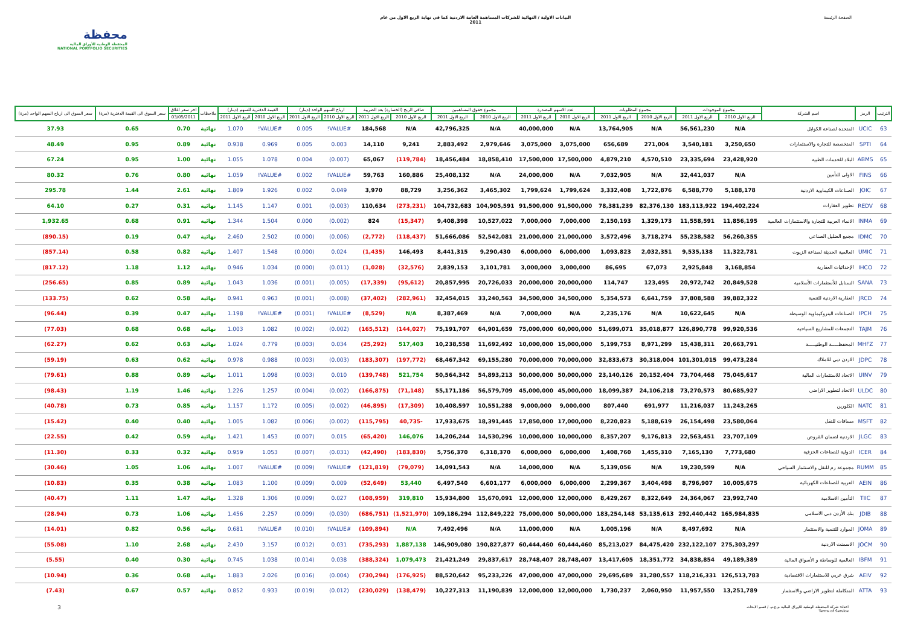محفظة
المحفظة الوطنية للأوراق المالية
NATIONAL PORTFOLIO SECURITIES
البيانات الاولية / النهائية للشركات المساهمة العامة الاردنية كما في نهاية الربع الاول من عام
2011
الصفحة الرئيسة
| الترتيب | الرمز | اسم الشركة | مجموع الموجودات | | مجموع المطلوبات | | عدد الاسهم المصدرة | | مجموع حقوق المساهمين | | صافي الربح (الخسارة) بعد الضريبة | | ارباح السهم الواحد (دينار) | | القيمة الدفترية للسهم (دينار) | | ملاحظات | اخر سعر اغلاق | سعر السوق الى القيمة الدفترية (مرة) | سعر السوق الى ارباح السهم الواحد (مرة) |
| --- | --- | --- | --- | --- | --- | --- | --- | --- | --- | --- | --- | --- | --- | --- | --- | --- | --- | --- | --- | --- |
| | | | الربع الاول 2010 | الربع الاول 2011 | الربع الاول 2010 | الربع الاول 2011 | الربع الاول 2010 | الربع الاول 2011 | الربع الاول 2010 | الربع الاول 2011 | الربع الاول 2010 | الربع الاول 2011 | الربع الاول 2010 | الربع الاول 2011 | الربع الاول 2010 | الربع الاول 2011 | | 03/05/2011 | | |
| 63 | UCIC | المتحدة لصناعة الكوابل | N/A | 56,561,230 | N/A | 13,764,905 | N/A | 40,000,000 | N/A | 42,796,325 | N/A | 184,568 | #VALUE! | 0.005 | #VALUE! | 1.070 | نهائية | 0.70 | 0.65 | 37.93 |
| 64 | SPTI | المتخصصة للتجارة والاستثمارات | 3,250,650 | 3,540,181 | 271,004 | 656,689 | 3,075,000 | 3,075,000 | 2,979,646 | 2,883,492 | 9,241 | 14,110 | 0.003 | 0.005 | 0.969 | 0.938 | نهائية | 0.89 | 0.95 | 48.49 |
| 65 | ABMS | البلاد للخدمات الطبية | 23,428,920 | 23,335,694 | 4,570,510 | 4,879,210 | 17,500,000 | 17,500,000 | 18,858,410 | 18,456,484 | (119,784) | 65,067 | (0.007) | 0.004 | 1.078 | 1.055 | نهائية | 1.00 | 0.95 | 67.24 |
| 66 | FINS | الاولى للتأمين | N/A | 32,441,037 | N/A | 7,032,905 | N/A | 24,000,000 | N/A | 25,408,132 | 160,886 | 59,763 | #VALUE! | 0.002 | #VALUE! | 1.059 | نهائية | 0.80 | 0.76 | 80.32 |
| 67 | JOIC | الصناعات الكيماوية الاردنية | 5,188,178 | 6,588,770 | 1,722,876 | 3,332,408 | 1,799,624 | 1,799,624 | 3,465,302 | 3,256,362 | 88,729 | 3,970 | 0.049 | 0.002 | 1.926 | 1.809 | نهائية | 2.61 | 1.44 | 295.78 |
| 68 | REDV | تطوير العقارات | 194,402,224 | 183,113,922 | 82,376,130 | 78,381,239 | 91,500,000 | 91,500,000 | 104,905,591 | 104,732,683 | (273,231) | 110,634 | (0.003) | 0.001 | 1.147 | 1.145 | نهائية | 0.31 | 0.27 | 64.10 |
| 69 | INMA | الانماء العربية للتجارة والاستثمارات العالمية | 11,856,195 | 11,558,591 | 1,329,173 | 2,150,193 | 7,000,000 | 7,000,000 | 10,527,022 | 9,408,398 | (15,347) | 824 | (0.002) | 0.000 | 1.504 | 1.344 | نهائية | 0.91 | 0.68 | 1,932.65 |
| 70 | IDMC | مجمع الضليل الصناعي | 56,260,355 | 55,238,582 | 3,718,274 | 3,572,496 | 21,000,000 | 21,000,000 | 52,542,081 | 51,666,086 | (118,437) | (2,772) | (0.006) | (0.000) | 2.502 | 2.460 | نهائية | 0.47 | 0.19 | (890.15) |
| 71 | UMIC | العالمية الحديثة لصناعة الزيوت | 11,322,781 | 9,535,138 | 2,032,351 | 1,093,823 | 6,000,000 | 6,000,000 | 9,290,430 | 8,441,315 | 146,493 | (1,435) | 0.024 | (0.000) | 1.548 | 1.407 | نهائية | 0.82 | 0.58 | (857.14) |
| 72 | IHCO | الإحداثيات العقارية | 3,168,854 | 2,925,848 | 67,073 | 86,695 | 3,000,000 | 3,000,000 | 3,101,781 | 2,839,153 | (32,576) | (1,028) | (0.011) | (0.000) | 1.034 | 0.946 | نهائية | 1.12 | 1.18 | (817.12) |
| 73 | SANA | السنابل للأستثمارات الأسلامية | 20,849,528 | 20,972,742 | 123,495 | 114,747 | 20,000,000 | 20,000,000 | 20,726,033 | 20,857,995 | (95,612) | (17,339) | (0.005) | (0.001) | 1.036 | 1.043 | نهائية | 0.89 | 0.85 | (256.65) |
| 74 | JRCD | العقارية الاردنية للتنمية | 39,882,322 | 37,808,588 | 6,641,759 | 5,354,573 | 34,500,000 | 34,500,000 | 33,240,563 | 32,454,015 | (282,961) | (37,402) | (0.008) | (0.001) | 0.963 | 0.941 | نهائية | 0.58 | 0.62 | (133.75) |
| 75 | IPCH | الصناعات البتروكيماوية الوسيطة | N/A | 10,622,645 | N/A | 2,235,176 | N/A | 7,000,000 | N/A | 8,387,469 | N/A | (8,529) | #VALUE! | (0.001) | #VALUE! | 1.198 | نهائية | 0.47 | 0.39 | (96.44) |
| 76 | TAJM | التجمعات للمشاريع السياحية | 99,920,536 | 126,890,778 | 35,018,877 | 51,699,071 | 60,000,000 | 75,000,000 | 64,901,659 | 75,191,707 | (144,027) | (165,512) | (0.002) | (0.002) | 1.082 | 1.003 | نهائية | 0.68 | 0.68 | (77.03) |
| 77 | MHFZ | المحفظـــــة الوطنيـــــة | 20,663,791 | 15,438,311 | 8,971,299 | 5,199,753 | 15,000,000 | 10,000,000 | 11,692,492 | 10,238,558 | 517,403 | (25,292) | 0.034 | (0.003) | 0.779 | 1.024 | نهائية | 0.63 | 0.62 | (62.27) |
| 78 | JDPC | الاردن دبي للاملاك | 99,473,284 | 101,301,015 | 30,318,004 | 32,833,673 | 70,000,000 | 70,000,000 | 69,155,280 | 68,467,342 | (197,772) | (183,307) | (0.003) | (0.003) | 0.988 | 0.978 | نهائية | 0.62 | 0.63 | (59.19) |
| 79 | UINV | الاتحاد للاستثمارات المالية | 75,045,617 | 73,704,468 | 20,152,404 | 23,140,126 | 50,000,000 | 50,000,000 | 54,893,213 | 50,564,342 | 521,754 | (139,748) | 0.010 | (0.003) | 1.098 | 1.011 | نهائية | 0.89 | 0.88 | (79.61) |
| 80 | ULDC | الاتحاد لتطوير الاراضي | 80,685,927 | 73,270,573 | 24,106,218 | 18,099,387 | 45,000,000 | 45,000,000 | 56,579,709 | 55,171,186 | (71,148) | (166,875) | (0.002) | (0.004) | 1.257 | 1.226 | نهائية | 1.46 | 1.19 | (98.43) |
| 81 | NATC | الكلورين | 11,243,265 | 11,216,037 | 691,977 | 807,440 | 9,000,000 | 9,000,000 | 10,551,288 | 10,408,597 | (17,309) | (46,895) | (0.002) | (0.005) | 1.172 | 1.157 | نهائية | 0.85 | 0.73 | (40.78) |
| 82 | MSFT | مسافات للنقل | 23,580,064 | 26,154,498 | 5,188,619 | 8,220,823 | 17,000,000 | 17,850,000 | 18,391,445 | 17,933,675 | -40,735 | (115,795) | (0.002) | (0.006) | 1.082 | 1.005 | نهائية | 0.40 | 0.40 | (15.42) |
| 83 | JLGC | الاردنية لضمان القروض | 23,707,109 | 22,563,451 | 9,176,813 | 8,357,207 | 10,000,000 | 10,000,000 | 14,530,296 | 14,206,244 | 146,076 | (65,420) | 0.015 | (0.007) | 1.453 | 1.421 | نهائية | 0.59 | 0.42 | (22.55) |
| 84 | ICER | الدولية للصناعات الخزفية | 7,773,680 | 7,165,130 | 1,455,310 | 1,408,760 | 6,000,000 | 6,000,000 | 6,318,370 | 5,756,370 | (183,830) | (42,490) | (0.031) | (0.007) | 1.053 | 0.959 | نهائية | 0.32 | 0.33 | (11.30) |
| 85 | RUMM | مجموعة رم للنقل والاستثمار السياحي | N/A | 19,230,599 | N/A | 5,139,056 | N/A | 14,000,000 | N/A | 14,091,543 | (79,079) | (121,819) | #VALUE! | (0.009) | #VALUE! | 1.007 | نهائية | 1.06 | 1.05 | (30.46) |
| 86 | AEIN | العربية للصناعات الكهربائية | 10,005,675 | 8,796,907 | 3,404,498 | 2,299,367 | 6,000,000 | 6,000,000 | 6,601,177 | 6,497,540 | 53,440 | (52,649) | 0.009 | (0.009) | 1.100 | 1.083 | نهائية | 0.38 | 0.35 | (10.83) |
| 87 | TIIC | التأمين الاسلامية | 23,992,740 | 24,364,067 | 8,322,649 | 8,429,267 | 12,000,000 | 12,000,000 | 15,670,091 | 15,934,800 | 319,810 | (108,959) | 0.027 | (0.009) | 1.306 | 1.328 | نهائية | 1.47 | 1.11 | (40.47) |
| 88 | JDIB | بنك الأردن دبي الاسلامي | 165,984,835 | 292,440,442 | 53,135,613 | 183,254,148 | 50,000,000 | 75,000,000 | 112,849,222 | 109,186,294 | (1,521,970) | (686,751) | (0.030) | (0.009) | 2.257 | 1.456 | نهائية | 1.06 | 0.73 | (28.94) |
| 89 | JOMA | الموارد للتنمية والاستثمار | N/A | 8,497,692 | N/A | 1,005,196 | N/A | 11,000,000 | N/A | 7,492,496 | N/A | (109,894) | #VALUE! | (0.010) | #VALUE! | 0.681 | نهائية | 0.56 | 0.82 | (14.01) |
| 90 | JOCM | الاسمنت الاردنية | 275,303,297 | 232,122,107 | 84,475,420 | 85,213,027 | 60,444,460 | 60,444,460 | 190,827,877 | 146,909,080 | 1,887,138 | (735,293) | 0.031 | (0.012) | 3.157 | 2.430 | نهائية | 2.68 | 1.10 | (55.08) |
| 91 | IBFM | العالمية للوساطة و الأسواق المالية | 49,189,389 | 34,838,854 | 18,351,772 | 13,417,605 | 28,748,407 | 28,748,407 | 29,837,617 | 21,421,249 | 1,079,473 | (388,324) | 0.038 | (0.014) | 1.038 | 0.745 | نهائية | 0.30 | 0.40 | (5.55) |
| 92 | AEIV | شرق عربي للاستثمارات الاقتصادية | 126,513,783 | 118,216,331 | 31,280,557 | 29,695,689 | 47,000,000 | 47,000,000 | 95,233,226 | 88,520,642 | (176,925) | (730,294) | (0.004) | (0.016) | 2.026 | 1.883 | نهائية | 0.68 | 0.36 | (10.94) |
| 93 | ATTA | المتكاملة لتطوير الاراضي والاستثمار | 13,251,789 | 11,957,550 | 2,060,950 | 1,730,237 | 12,000,000 | 12,000,000 | 11,190,839 | 10,227,313 | (138,479) | (230,029) | (0.012) | (0.019) | 0.933 | 0.852 | نهائية | 0.57 | 0.67 | (7.43) |
3
اعداد: شركة المحفظة الوطنية للاوراق المالية م.ع.م. / قسم الابحاث
Terms of Service